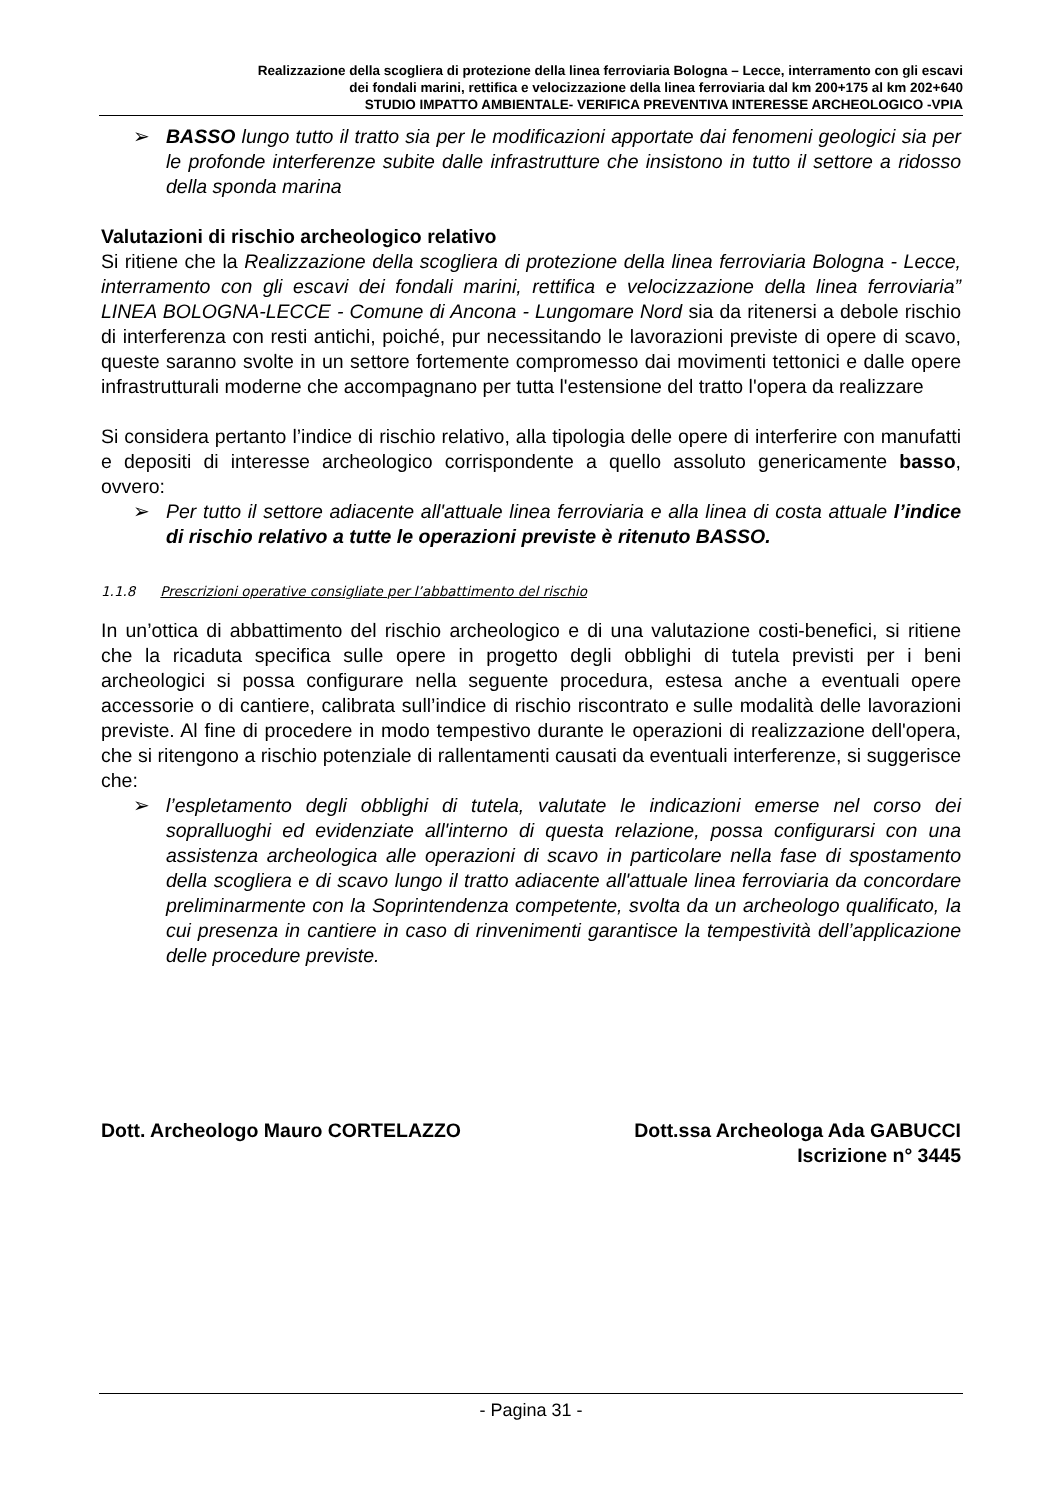Realizzazione della scogliera di protezione della linea ferroviaria Bologna – Lecce, interramento con gli escavi
dei fondali marini, rettifica e velocizzazione della linea ferroviaria dal km 200+175 al km 202+640
STUDIO IMPATTO AMBIENTALE- VERIFICA PREVENTIVA INTERESSE ARCHEOLOGICO -VPIA
➢ BASSO lungo tutto il tratto sia per le modificazioni apportate dai fenomeni geologici sia per le profonde interferenze subite dalle infrastrutture che insistono in tutto il settore a ridosso della sponda marina
Valutazioni di rischio archeologico relativo
Si ritiene che la Realizzazione della scogliera di protezione della linea ferroviaria Bologna - Lecce, interramento con gli escavi dei fondali marini, rettifica e velocizzazione della linea ferroviaria” LINEA BOLOGNA-LECCE - Comune di Ancona - Lungomare Nord sia da ritenersi a debole rischio di interferenza con resti antichi, poiché, pur necessitando le lavorazioni previste di opere di scavo, queste saranno svolte in un settore fortemente compromesso dai movimenti tettonici e dalle opere infrastrutturali moderne che accompagnano per tutta l'estensione del tratto l'opera da realizzare
Si considera pertanto l’indice di rischio relativo, alla tipologia delle opere di interferire con manufatti e depositi di interesse archeologico corrispondente a quello assoluto genericamente basso, ovvero:
➢ Per tutto il settore adiacente all'attuale linea ferroviaria e alla linea di costa attuale l’indice di rischio relativo a tutte le operazioni previste è ritenuto BASSO.
1.1.8 Prescrizioni operative consigliate per l’abbattimento del rischio
In un’ottica di abbattimento del rischio archeologico e di una valutazione costi-benefici, si ritiene che la ricaduta specifica sulle opere in progetto degli obblighi di tutela previsti per i beni archeologici si possa configurare nella seguente procedura, estesa anche a eventuali opere accessorie o di cantiere, calibrata sull’indice di rischio riscontrato e sulle modalità delle lavorazioni previste. Al fine di procedere in modo tempestivo durante le operazioni di realizzazione dell'opera, che si ritengono a rischio potenziale di rallentamenti causati da eventuali interferenze, si suggerisce che:
➢ l’espletamento degli obblighi di tutela, valutate le indicazioni emerse nel corso dei sopralluoghi ed evidenziate all'interno di questa relazione, possa configurarsi con una assistenza archeologica alle operazioni di scavo in particolare nella fase di spostamento della scogliera e di scavo lungo il tratto adiacente all'attuale linea ferroviaria da concordare preliminarmente con la Soprintendenza competente, svolta da un archeologo qualificato, la cui presenza in cantiere in caso di rinvenimenti garantisce la tempestività dell’applicazione delle procedure previste.
Dott. Archeologo Mauro CORTELAZZO
Dott.ssa Archeologa Ada GABUCCI
Iscrizione n° 3445
- Pagina 31 -